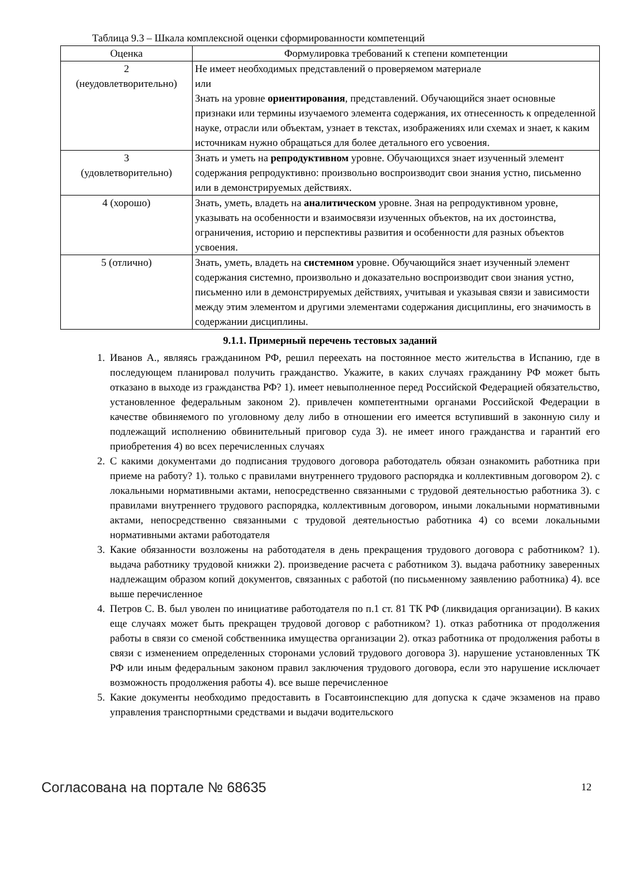Таблица 9.3 – Шкала комплексной оценки сформированности компетенций
| Оценка | Формулировка требований к степени компетенции |
| --- | --- |
| 2 (неудовлетворительно) | Не имеет необходимых представлений о проверяемом материале или Знать на уровне ориентирования , представлений. Обучающийся знает основные признаки или термины изучаемого элемента содержания, их отнесенность к определенной науке, отрасли или объектам, узнает в текстах, изображениях или схемах и знает, к каким источникам нужно обращаться для более детального его усвоения. |
| 3 (удовлетворительно) | Знать и уметь на репродуктивном уровне. Обучающихся знает изученный элемент содержания репродуктивно: произвольно воспроизводит свои знания устно, письменно или в демонстрируемых действиях. |
| 4 (хорошо) | Знать, уметь, владеть на аналитическом уровне. Зная на репродуктивном уровне, указывать на особенности и взаимосвязи изученных объектов, на их достоинства, ограничения, историю и перспективы развития и особенности для разных объектов усвоения. |
| 5 (отлично) | Знать, уметь, владеть на системном уровне. Обучающийся знает изученный элемент содержания системно, произвольно и доказательно воспроизводит свои знания устно, письменно или в демонстрируемых действиях, учитывая и указывая связи и зависимости между этим элементом и другими элементами содержания дисциплины, его значимость в содержании дисциплины. |
9.1.1. Примерный перечень тестовых заданий
1. Иванов А., являясь гражданином РФ, решил переехать на постоянное место жительства в Испанию, где в последующем планировал получить гражданство. Укажите, в каких случаях гражданину РФ может быть отказано в выходе из гражданства РФ? 1). имеет невыполненное перед Российской Федерацией обязательство, установленное федеральным законом 2). привлечен компетентными органами Российской Федерации в качестве обвиняемого по уголовному делу либо в отношении его имеется вступивший в законную силу и подлежащий исполнению обвинительный приговор суда 3). не имеет иного гражданства и гарантий его приобретения 4) во всех перечисленных случаях
2. С какими документами до подписания трудового договора работодатель обязан ознакомить работника при приеме на работу? 1). только с правилами внутреннего трудового распорядка и коллективным договором 2). с локальными нормативными актами, непосредственно связанными с трудовой деятельностью работника 3). с правилами внутреннего трудового распорядка, коллективным договором, иными локальными нормативными актами, непосредственно связанными с трудовой деятельностью работника 4) со всеми локальными нормативными актами работодателя
3. Какие обязанности возложены на работодателя в день прекращения трудового договора с работником? 1). выдача работнику трудовой книжки 2). произведение расчета с работником 3). выдача работнику заверенных надлежащим образом копий документов, связанных с работой (по письменному заявлению работника) 4). все выше перечисленное
4. Петров С. В. был уволен по инициативе работодателя по п.1 ст. 81 ТК РФ (ликвидация организации). В каких еще случаях может быть прекращен трудовой договор с работником? 1). отказ работника от продолжения работы в связи со сменой собственника имущества организации 2). отказ работника от продолжения работы в связи с изменением определенных сторонами условий трудового договора 3). нарушение установленных ТК РФ или иным федеральным законом правил заключения трудового договора, если это нарушение исключает возможность продолжения работы 4). все выше перечисленное
5. Какие документы необходимо предоставить в Госавтоинспекцию для допуска к сдаче экзаменов на право управления транспортными средствами и выдачи водительского
Согласована на портале № 68635 12